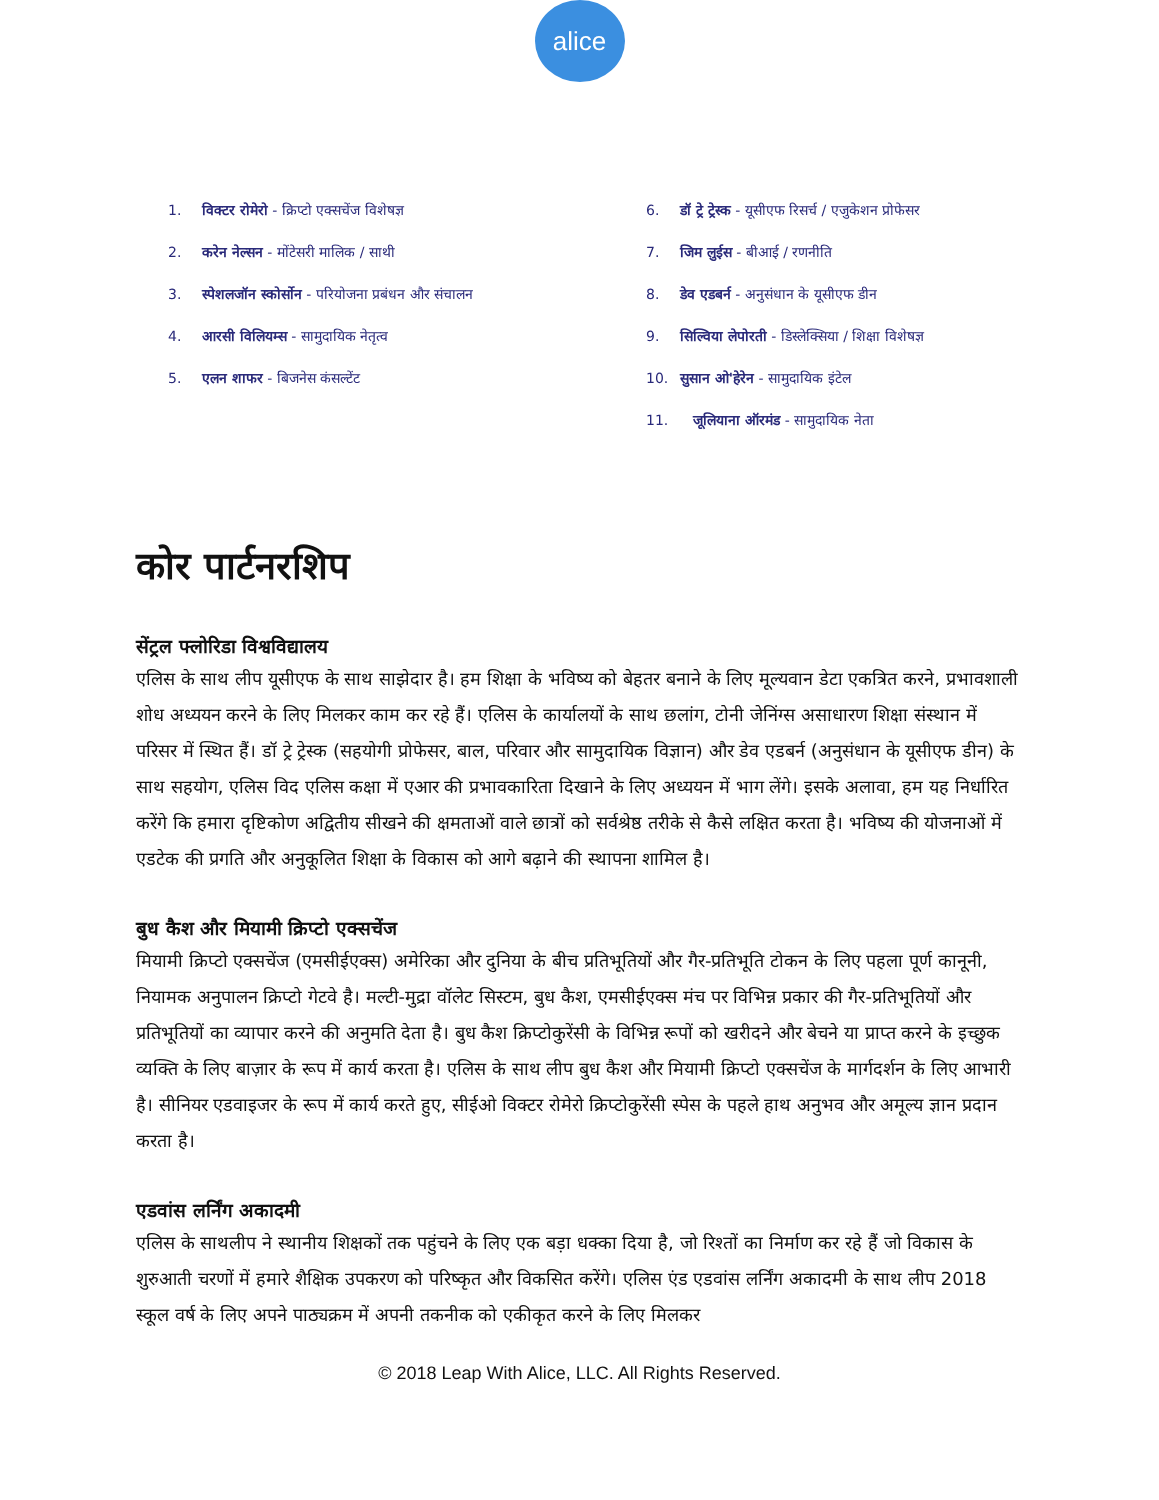alice
1. विक्टर रोमेरो - क्रिप्टो एक्सचेंज विशेषज्ञ
2. करेन नेल्सन - मोंटेसरी मालिक / साथी
3. स्पेशलजॉन स्कोर्सोन - परियोजना प्रबंधन और संचालन
4. आरसी विलियम्स - सामुदायिक नेतृत्व
5. एलन शाफर - बिजनेस कंसल्टेंट
6. डॉ ट्रे ट्रेस्क - यूसीएफ रिसर्च / एजुकेशन प्रोफेसर
7. जिम लुईस - बीआई / रणनीति
8. डेव एडबर्न - अनुसंधान के यूसीएफ डीन
9. सिल्विया लेपोरती - डिस्लेक्सिया / शिक्षा विशेषज्ञ
10. सुसान ओ'हेरेन - सामुदायिक इंटेल
11. जूलियाना ऑरमंड - सामुदायिक नेता
कोर पार्टनरशिप
सेंट्रल फ्लोरिडा विश्वविद्यालय
एलिस के साथ लीप यूसीएफ के साथ साझेदार है। हम शिक्षा के भविष्य को बेहतर बनाने के लिए मूल्यवान डेटा एकत्रित करने, प्रभावशाली शोध अध्ययन करने के लिए मिलकर काम कर रहे हैं। एलिस के कार्यालयों के साथ छलांग, टोनी जेनिंग्स असाधारण शिक्षा संस्थान में परिसर में स्थित हैं। डॉ ट्रे ट्रेस्क (सहयोगी प्रोफेसर, बाल, परिवार और सामुदायिक विज्ञान) और डेव एडबर्न (अनुसंधान के यूसीएफ डीन) के साथ सहयोग, एलिस विद एलिस कक्षा में एआर की प्रभावकारिता दिखाने के लिए अध्ययन में भाग लेंगे। इसके अलावा, हम यह निर्धारित करेंगे कि हमारा दृष्टिकोण अद्वितीय सीखने की क्षमताओं वाले छात्रों को सर्वश्रेष्ठ तरीके से कैसे लक्षित करता है। भविष्य की योजनाओं में एडटेक की प्रगति और अनुकूलित शिक्षा के विकास को आगे बढ़ाने की स्थापना शामिल है।
बुध कैश और मियामी क्रिप्टो एक्सचेंज
मियामी क्रिप्टो एक्सचेंज (एमसीईएक्स) अमेरिका और दुनिया के बीच प्रतिभूतियों और गैर-प्रतिभूति टोकन के लिए पहला पूर्ण कानूनी, नियामक अनुपालन क्रिप्टो गेटवे है। मल्टी-मुद्रा वॉलेट सिस्टम, बुध कैश, एमसीईएक्स मंच पर विभिन्न प्रकार की गैर-प्रतिभूतियों और प्रतिभूतियों का व्यापार करने की अनुमति देता है। बुध कैश क्रिप्टोकुरेंसी के विभिन्न रूपों को खरीदने और बेचने या प्राप्त करने के इच्छुक व्यक्ति के लिए बाज़ार के रूप में कार्य करता है। एलिस के साथ लीप बुध कैश और मियामी क्रिप्टो एक्सचेंज के मार्गदर्शन के लिए आभारी है। सीनियर एडवाइजर के रूप में कार्य करते हुए, सीईओ विक्टर रोमेरो क्रिप्टोकुरेंसी स्पेस के पहले हाथ अनुभव और अमूल्य ज्ञान प्रदान करता है।
एडवांस लर्निंग अकादमी
एलिस के साथलीप ने स्थानीय शिक्षकों तक पहुंचने के लिए एक बड़ा धक्का दिया है, जो रिश्तों का निर्माण कर रहे हैं जो विकास के शुरुआती चरणों में हमारे शैक्षिक उपकरण को परिष्कृत और विकसित करेंगे। एलिस एंड एडवांस लर्निंग अकादमी के साथ लीप 2018 स्कूल वर्ष के लिए अपने पाठ्यक्रम में अपनी तकनीक को एकीकृत करने के लिए मिलकर
© 2018 Leap With Alice, LLC. All Rights Reserved.